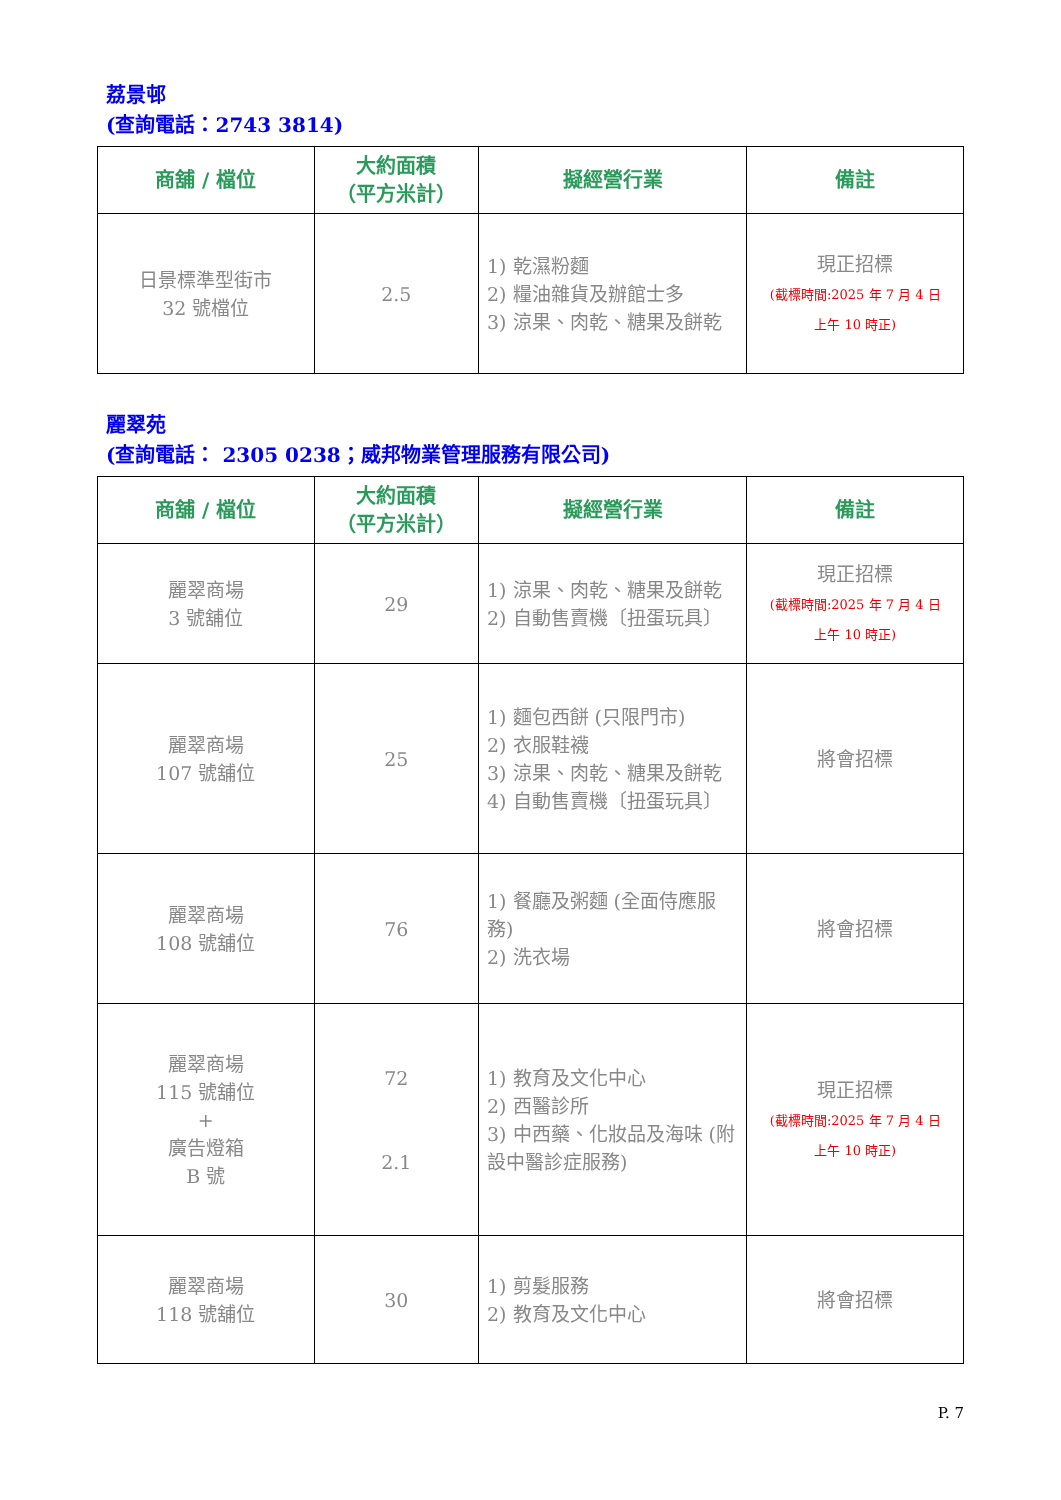荔景邨
(查詢電話：2743 3814)
| 商舖 / 檔位 | 大約面積 （平方米計） | 擬經營行業 | 備註 |
| --- | --- | --- | --- |
| 日景標準型街市 32 號檔位 | 2.5 | 1) 乾濕粉麵 2) 糧油雜貨及辦館士多 3) 涼果、肉乾、糖果及餅乾 | 現正招標 (截標時間:2025 年 7 月 4 日 上午 10 時正) |
麗翠苑
(查詢電話： 2305 0238；威邦物業管理服務有限公司)
| 商舖 / 檔位 | 大約面積 （平方米計） | 擬經營行業 | 備註 |
| --- | --- | --- | --- |
| 麗翠商場 3 號舖位 | 29 | 1) 涼果、肉乾、糖果及餅乾 2) 自動售賣機〔扭蛋玩具〕 | 現正招標 (截標時間:2025 年 7 月 4 日 上午 10 時正) |
| 麗翠商場 107 號舖位 | 25 | 1) 麵包西餅 (只限門市) 2) 衣服鞋襪 3) 涼果、肉乾、糖果及餅乾 4) 自動售賣機〔扭蛋玩具〕 | 將會招標 |
| 麗翠商場 108 號舖位 | 76 | 1) 餐廳及粥麵 (全面侍應服務) 2) 洗衣場 | 將會招標 |
| 麗翠商場 115 號舖位 + 廣告燈箱 B 號 | 72 2.1 | 1) 教育及文化中心 2) 西醫診所 3) 中西藥、化妝品及海味 (附設中醫診症服務) | 現正招標 (截標時間:2025 年 7 月 4 日 上午 10 時正) |
| 麗翠商場 118 號舖位 | 30 | 1) 剪髮服務 2) 教育及文化中心 | 將會招標 |
P. 7